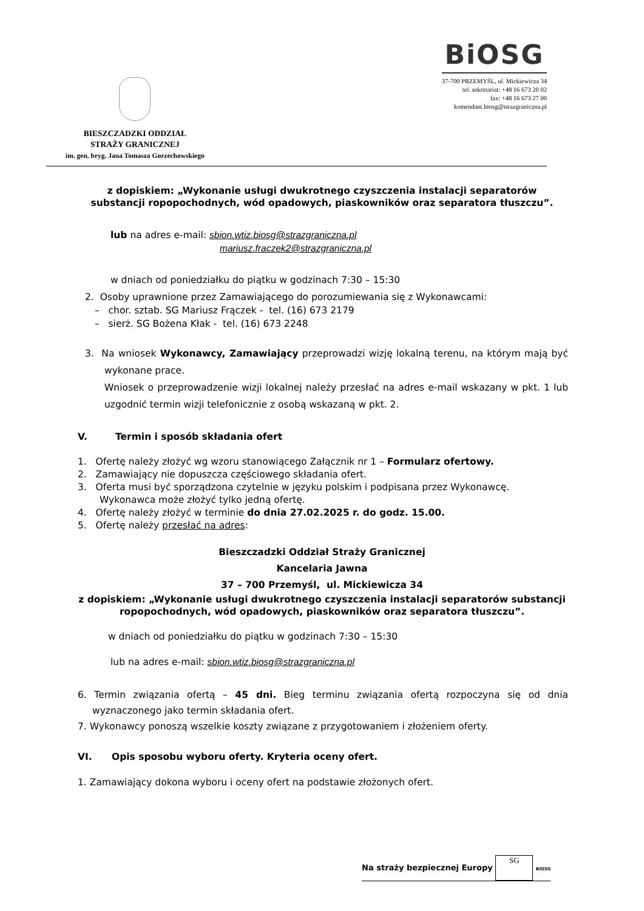BIESZCZADZKI ODDZIAŁ
STRAŻY GRANICZNEJ
im. gen. bryg. Jana Tomasza Gorzechowskiego
BiOSG
37-700 PRZEMYŚL, ul. Mickiewicza 34
tel. sekretariat: +48 16 673 20 02
fax: +48 16 673 27 00
komendant.biosg@strazgraniczna.pl
z dopiskiem: „Wykonanie usługi dwukrotnego czyszczenia instalacji separatorów substancji ropopochodnych, wód opadowych, piaskowników oraz separatora tłuszczu”.
lub na adres e-mail: sbion.wtiz.biosg@strazgraniczna.pl
mariusz.fraczek2@strazgraniczna.pl
w dniach od poniedziałku do piątku w godzinach 7:30 – 15:30
2. Osoby uprawnione przez Zamawiającego do porozumiewania się z Wykonawcami:
– chor. sztab. SG Mariusz Frączek - tel. (16) 673 2179
– sierż. SG Bożena Kłak - tel. (16) 673 2248
3. Na wniosek Wykonawcy, Zamawiający przeprowadzi wizję lokalną terenu, na którym mają być wykonane prace.
Wniosek o przeprowadzenie wizji lokalnej należy przesłać na adres e-mail wskazany w pkt. 1 lub uzgodnić termin wizji telefonicznie z osobą wskazaną w pkt. 2.
V. Termin i sposób składania ofert
1. Ofertę należy złożyć wg wzoru stanowiącego Załącznik nr 1 – Formularz ofertowy.
2. Zamawiający nie dopuszcza częściowego składania ofert.
3. Oferta musi być sporządzona czytelnie w języku polskim i podpisana przez Wykonawcę. Wykonawca może złożyć tylko jedną ofertę.
4. Ofertę należy złożyć w terminie do dnia 27.02.2025 r. do godz. 15.00.
5. Ofertę należy przesłać na adres:
Bieszczadzki Oddział Straży Granicznej
Kancelaria Jawna
37 – 700 Przemyśl, ul. Mickiewicza 34
z dopiskiem: „Wykonanie usługi dwukrotnego czyszczenia instalacji separatorów substancji ropopochodnych, wód opadowych, piaskowników oraz separatora tłuszczu”.
w dniach od poniedziałku do piątku w godzinach 7:30 – 15:30
lub na adres e-mail: sbion.wtiz.biosg@strazgraniczna.pl
6. Termin związania ofertą – 45 dni. Bieg terminu związania ofertą rozpoczyna się od dnia wyznaczonego jako termin składania ofert.
7. Wykonawcy ponoszą wszelkie koszty związane z przygotowaniem i złożeniem oferty.
VI. Opis sposobu wyboru oferty. Kryteria oceny ofert.
1. Zamawiający dokona wyboru i oceny ofert na podstawie złożonych ofert.
Na straży bezpiecznej Europy SG BIOSG